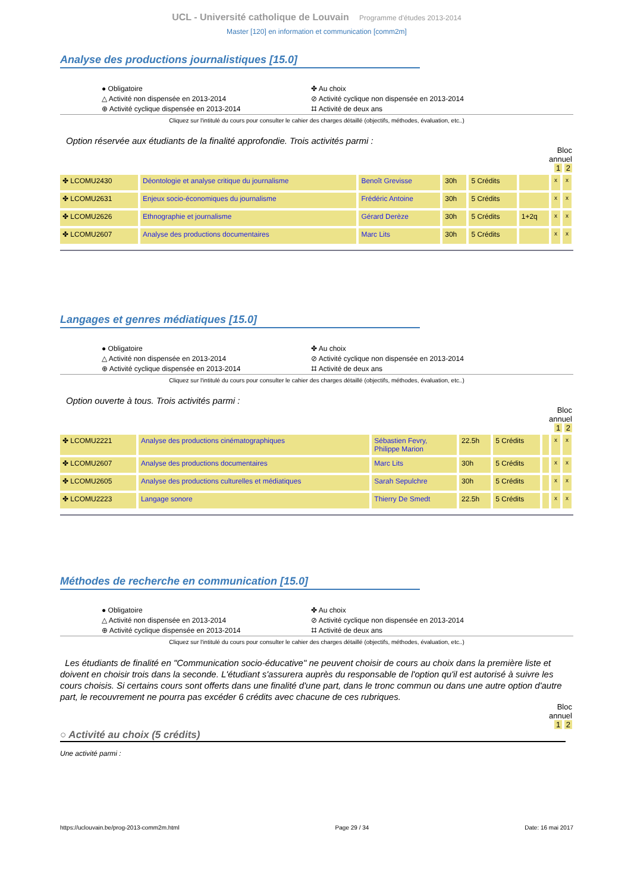UCL - Université catholique de Louvain Programme d'études 2013-2014
Master [120] en information et communication [comm2m]
Analyse des productions journalistiques [15.0]
● Obligatoire
△ Activité non dispensée en 2013-2014
⊕ Activité cyclique dispensée en 2013-2014
✤ Au choix
⊘ Activité cyclique non dispensée en 2013-2014
⌗ Activité de deux ans
Cliquez sur l'intitulé du cours pour consulter le cahier des charges détaillé (objectifs, méthodes, évaluation, etc..)
Option réservée aux étudiants de la finalité approfondie. Trois activités parmi :
Bloc
annuel
1 2
| ✤ LCOMU2430 | Déontologie et analyse critique du journalisme | Benoît Grevisse | 30h | 5 Crédits | | x | x |
| ✤ LCOMU2631 | Enjeux socio-économiques du journalisme | Frédéric Antoine | 30h | 5 Crédits | | x | x |
| ✤ LCOMU2626 | Ethnographie et journalisme | Gérard Derèze | 30h | 5 Crédits | 1+2q | x | x |
| ✤ LCOMU2607 | Analyse des productions documentaires | Marc Lits | 30h | 5 Crédits | | x | x |
Langages et genres médiatiques [15.0]
● Obligatoire
△ Activité non dispensée en 2013-2014
⊕ Activité cyclique dispensée en 2013-2014
✤ Au choix
⊘ Activité cyclique non dispensée en 2013-2014
⌗ Activité de deux ans
Cliquez sur l'intitulé du cours pour consulter le cahier des charges détaillé (objectifs, méthodes, évaluation, etc..)
Option ouverte à tous. Trois activités parmi :
Bloc
annuel
1 2
| ✤ LCOMU2221 | Analyse des productions cinématographiques | Sébastien Fevry, Philippe Marion | 22.5h | 5 Crédits | | x | x |
| ✤ LCOMU2607 | Analyse des productions documentaires | Marc Lits | 30h | 5 Crédits | | x | x |
| ✤ LCOMU2605 | Analyse des productions culturelles et médiatiques | Sarah Sepulchre | 30h | 5 Crédits | | x | x |
| ✤ LCOMU2223 | Langage sonore | Thierry De Smedt | 22.5h | 5 Crédits | | x | x |
Méthodes de recherche en communication [15.0]
● Obligatoire
△ Activité non dispensée en 2013-2014
⊕ Activité cyclique dispensée en 2013-2014
✤ Au choix
⊘ Activité cyclique non dispensée en 2013-2014
⌗ Activité de deux ans
Cliquez sur l'intitulé du cours pour consulter le cahier des charges détaillé (objectifs, méthodes, évaluation, etc..)
Les étudiants de finalité en "Communication socio-éducative" ne peuvent choisir de cours au choix dans la première liste et doivent en choisir trois dans la seconde. L'étudiant s'assurera auprès du responsable de l'option qu'il est autorisé à suivre les cours choisis. Si certains cours sont offerts dans une finalité d'une part, dans le tronc commun ou dans une autre option d'autre part, le recouvrement ne pourra pas excéder 6 crédits avec chacune de ces rubriques.
Bloc
annuel
1 2
○ Activité au choix (5 crédits)
Une activité parmi :
https://uclouvain.be/prog-2013-comm2m.html Page 29 / 34 Date: 16 mai 2017